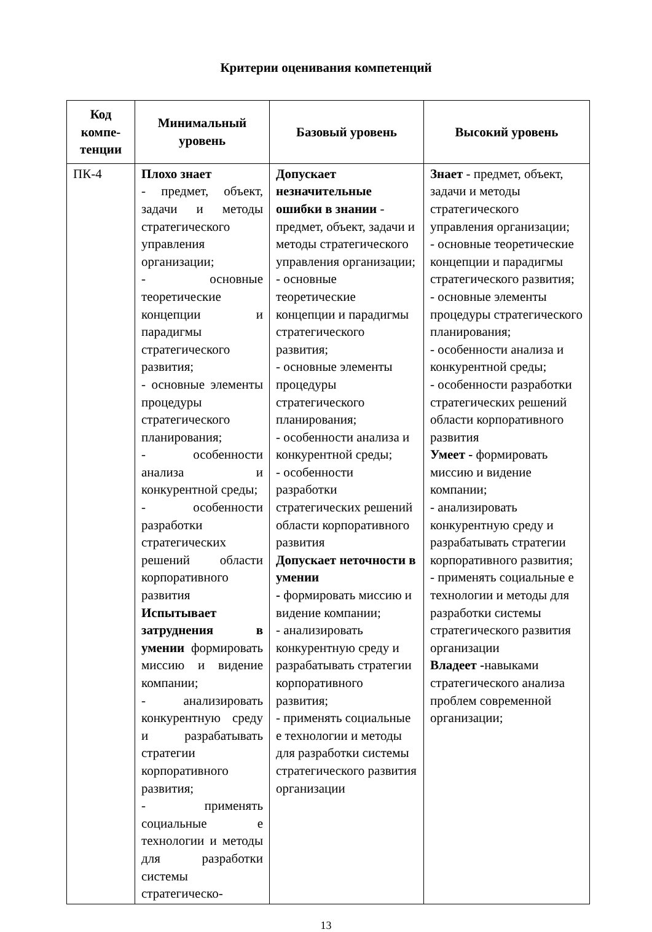Критерии оценивания компетенций
| Код компе-тенции | Минимальный уровень | Базовый уровень | Высокий уровень |
| --- | --- | --- | --- |
| ПК-4 | Плохо знает - предмет, объект, задачи и методы стратегического управления организации; - основные теоретические концепции и парадигмы стратегического развития; - основные элементы процедуры стратегического планирования; - особенности анализа и конкурентной среды; - особенности разработки стратегических решений области корпоративного развития Испытывает затруднения в умении формировать миссию и видение компании; - анализировать конкурентную среду и разрабатывать стратегии корпоративного развития; - применять социальные е технологии и методы для разработки системы стратегическо- | Допускает незначительные ошибки в знании - предмет, объект, задачи и методы стратегического управления организации; - основные теоретические концепции и парадигмы стратегического развития; - основные элементы процедуры стратегического планирования; - особенности анализа и конкурентной среды; - особенности разработки стратегических решений области корпоративного развития Допускает неточности в умении - формировать миссию и видение компании; - анализировать конкурентную среду и разрабатывать стратегии корпоративного развития; - применять социальные е технологии и методы для разработки системы стратегического развития организации | Знает - предмет, объект, задачи и методы стратегического управления организации; - основные теоретические концепции и парадигмы стратегического развития; - основные элементы процедуры стратегического планирования; - особенности анализа и конкурентной среды; - особенности разработки стратегических решений области корпоративного развития Умеет - формировать миссию и видение компании; - анализировать конкурентную среду и разрабатывать стратегии корпоративного развития; - применять социальные е технологии и методы для разработки системы стратегического развития организации Владеет - навыками стратегического анализа проблем современной организации; |
13